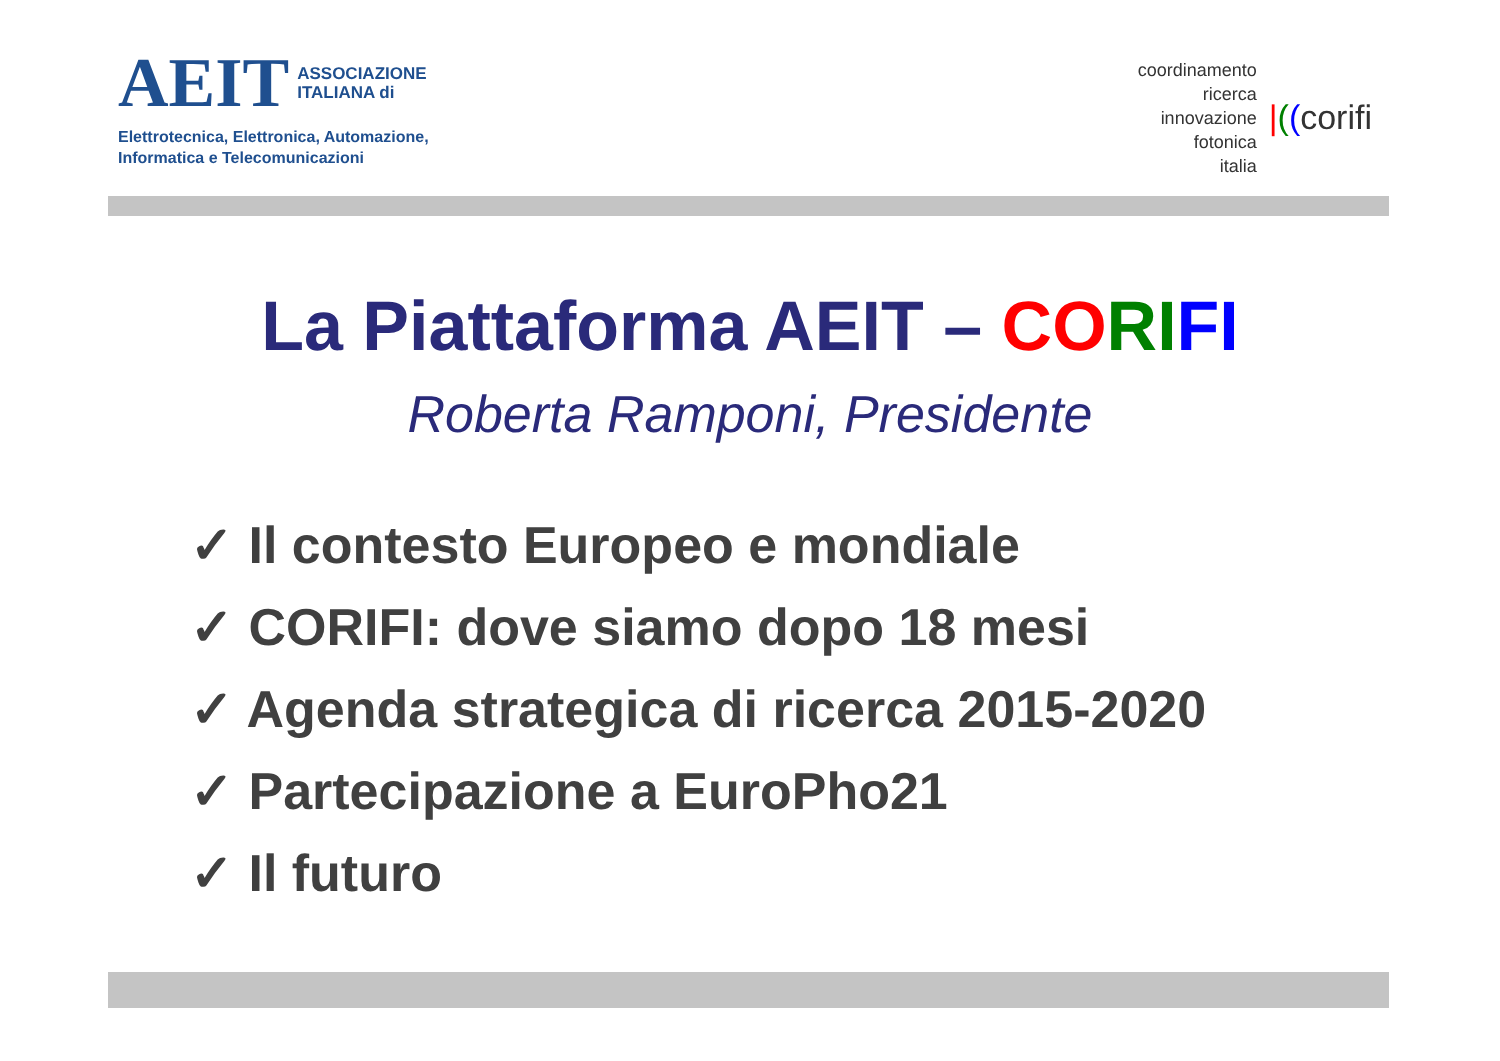AEIT ASSOCIAZIONE
ITALIANA di
Elettrotecnica, Elettronica, Automazione,
Informatica e Telecomunicazioni
coordinamento
ricerca
innovazione
fotonica
italia
|((corifi
La Piattaforma AEIT – CO RI FI
Roberta Ramponi, Presidente
✓ Il contesto Europeo e mondiale
✓ CORIFI: dove siamo dopo 18 mesi
✓ Agenda strategica di ricerca 2015-2020
✓ Partecipazione a EuroPho21
✓ Il futuro